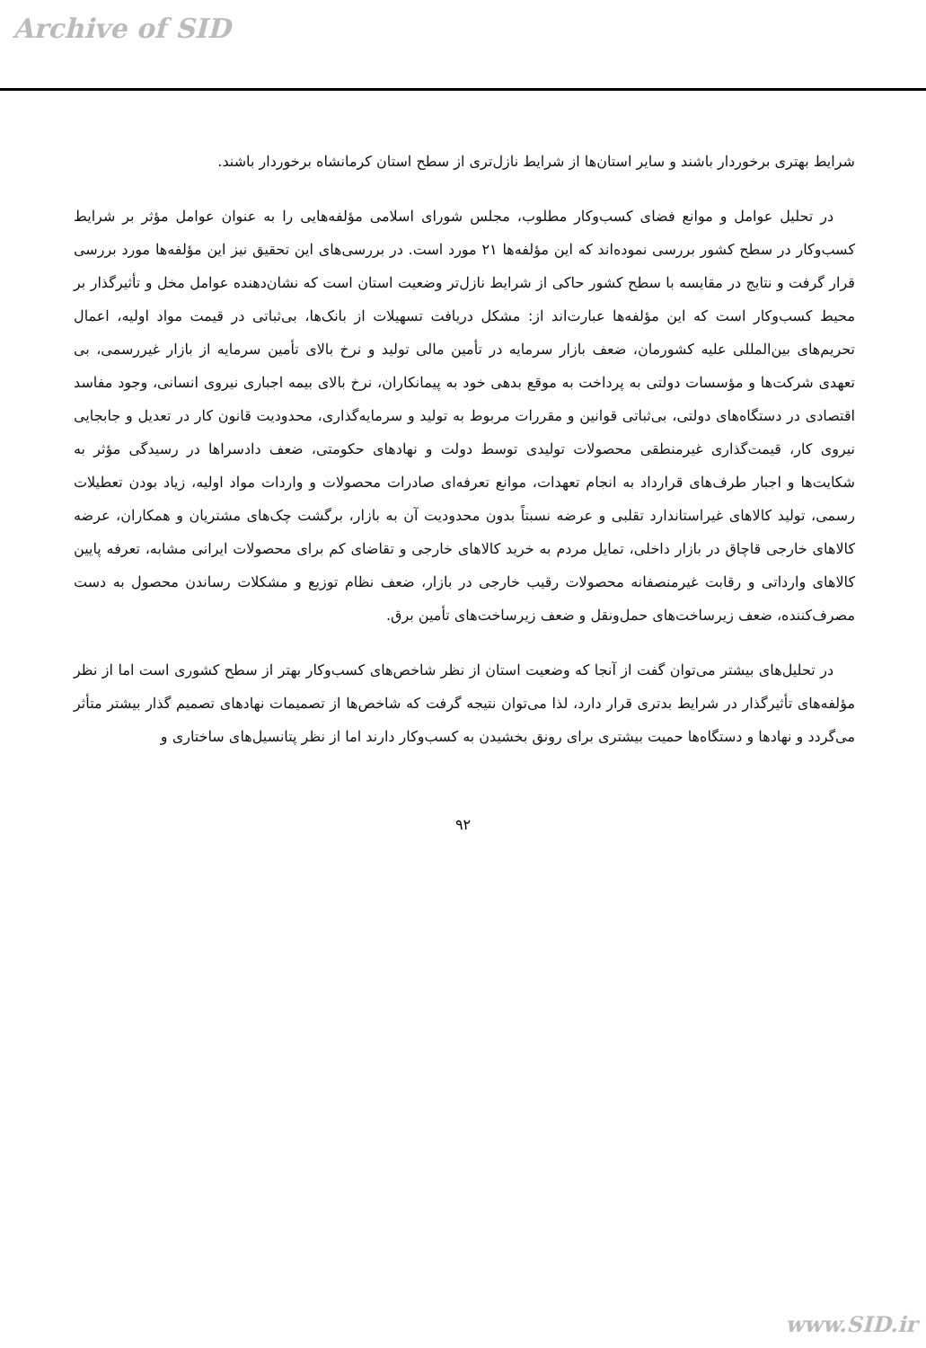Archive of SID
شرایط بهتری برخوردار باشند و سایر استان‌ها از شرایط نازل‌تری از سطح استان کرمانشاه برخوردار باشند.
در تحلیل عوامل و موانع فضای کسب‌وکار مطلوب، مجلس شورای اسلامی مؤلفه‌هایی را به عنوان عوامل مؤثر بر شرایط کسب‌وکار در سطح کشور بررسی نموده‌اند که این مؤلفه‌ها ۲۱ مورد است. در بررسی‌های این تحقیق نیز این مؤلفه‌ها مورد بررسی قرار گرفت و نتایج در مقایسه با سطح کشور حاکی از شرایط نازل‌تر وضعیت استان است که نشان‌دهنده عوامل مخل و تأثیرگذار بر محیط کسب‌وکار است که این مؤلفه‌ها عبارت‌اند از: مشکل دریافت تسهیلات از بانک‌ها، بی‌ثباتی در قیمت مواد اولیه، اعمال تحریم‌های بین‌المللی علیه کشورمان، ضعف بازار سرمایه در تأمین مالی تولید و نرخ بالای تأمین سرمایه از بازار غیررسمی، بی تعهدی شرکت‌ها و مؤسسات دولتی به پرداخت به موقع بدهی خود به پیمانکاران، نرخ بالای بیمه اجباری نیروی انسانی، وجود مفاسد اقتصادی در دستگاه‌های دولتی، بی‌ثباتی قوانین و مقررات مربوط به تولید و سرمایه‌گذاری، محدودیت قانون کار در تعدیل و جابجایی نیروی کار، قیمت‌گذاری غیرمنطقی محصولات تولیدی توسط دولت و نهادهای حکومتی، ضعف دادسراها در رسیدگی مؤثر به شکایت‌ها و اجبار طرف‌های قرارداد به انجام تعهدات، موانع تعرفه‌ای صادرات محصولات و واردات مواد اولیه، زیاد بودن تعطیلات رسمی، تولید کالاهای غیراستاندارد تقلبی و عرضه نسبتاً بدون محدودیت آن به بازار، برگشت چک‌های مشتریان و همکاران، عرضه کالاهای خارجی قاچاق در بازار داخلی، تمایل مردم به خرید کالاهای خارجی و تقاضای کم برای محصولات ایرانی مشابه، تعرفه پایین کالاهای وارداتی و رقابت غیرمنصفانه محصولات رقیب خارجی در بازار، ضعف نظام توزیع و مشکلات رساندن محصول به دست مصرف‌کننده، ضعف زیرساخت‌های حمل‌ونقل و ضعف زیرساخت‌های تأمین برق.
در تحلیل‌های بیشتر می‌توان گفت از آنجا که وضعیت استان از نظر شاخص‌های کسب‌وکار بهتر از سطح کشوری است اما از نظر مؤلفه‌های تأثیرگذار در شرایط بدتری قرار دارد، لذا می‌توان نتیجه گرفت که شاخص‌ها از تصمیمات نهادهای تصمیم گذار بیشتر متأثر می‌گردد و نهادها و دستگاه‌ها حمیت بیشتری برای رونق بخشیدن به کسب‌وکار دارند اما از نظر پتانسیل‌های ساختاری و
۹۲
www.SID.ir